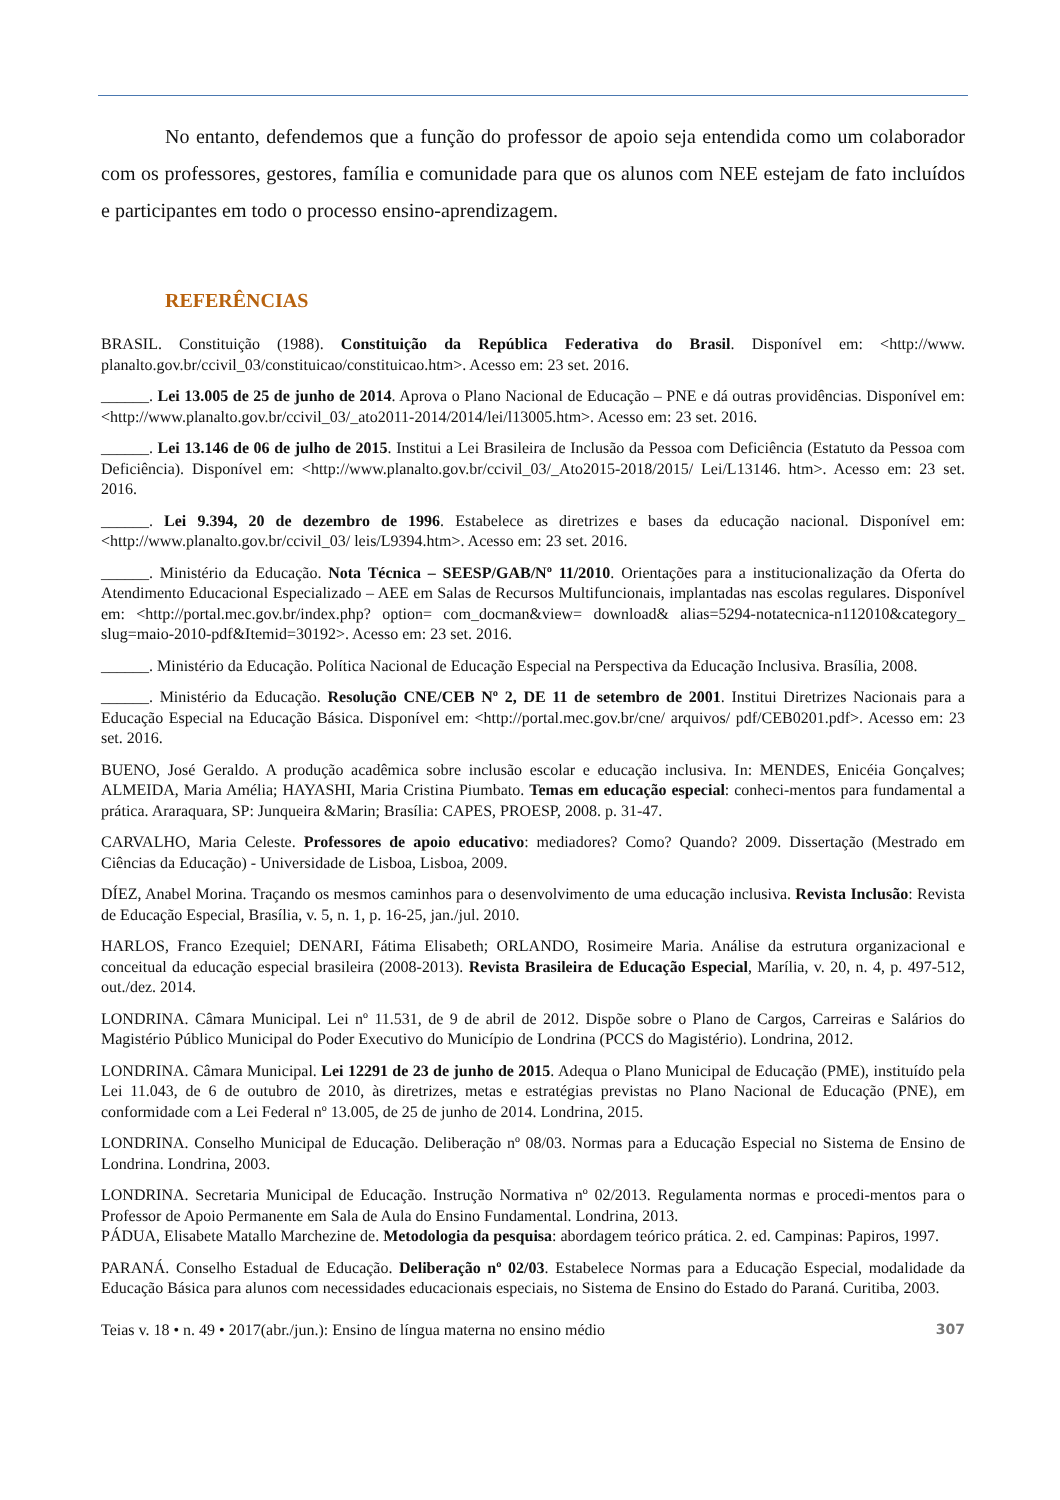No entanto, defendemos que a função do professor de apoio seja entendida como um colaborador com os professores, gestores, família e comunidade para que os alunos com NEE estejam de fato incluídos e participantes em todo o processo ensino-aprendizagem.
REFERÊNCIAS
BRASIL. Constituição (1988). Constituição da República Federativa do Brasil. Disponível em: <http://www. planalto.gov.br/ccivil_03/constituicao/constituicao.htm>. Acesso em: 23 set. 2016.
______. Lei 13.005 de 25 de junho de 2014. Aprova o Plano Nacional de Educação – PNE e dá outras providências. Disponível em: <http://www.planalto.gov.br/ccivil_03/_ato2011-2014/2014/lei/l13005.htm>. Acesso em: 23 set. 2016.
______. Lei 13.146 de 06 de julho de 2015. Institui a Lei Brasileira de Inclusão da Pessoa com Deficiência (Estatuto da Pessoa com Deficiência). Disponível em: <http://www.planalto.gov.br/ccivil_03/_Ato2015-2018/2015/ Lei/L13146. htm>. Acesso em: 23 set. 2016.
______. Lei 9.394, 20 de dezembro de 1996. Estabelece as diretrizes e bases da educação nacional. Disponível em: <http://www.planalto.gov.br/ccivil_03/ leis/L9394.htm>. Acesso em: 23 set. 2016.
______. Ministério da Educação. Nota Técnica – SEESP/GAB/Nº 11/2010. Orientações para a institucionalização da Oferta do Atendimento Educacional Especializado – AEE em Salas de Recursos Multifuncionais, implantadas nas escolas regulares. Disponível em: <http://portal.mec.gov.br/index.php? option= com_docman&view= download& alias=5294-notatecnica-n112010&category_ slug=maio-2010-pdf&Itemid=30192>. Acesso em: 23 set. 2016.
______. Ministério da Educação. Política Nacional de Educação Especial na Perspectiva da Educação Inclusiva. Brasília, 2008.
______. Ministério da Educação. Resolução CNE/CEB Nº 2, DE 11 de setembro de 2001. Institui Diretrizes Nacionais para a Educação Especial na Educação Básica. Disponível em: <http://portal.mec.gov.br/cne/ arquivos/ pdf/CEB0201.pdf>. Acesso em: 23 set. 2016.
BUENO, José Geraldo. A produção acadêmica sobre inclusão escolar e educação inclusiva. In: MENDES, Enicéia Gonçalves; ALMEIDA, Maria Amélia; HAYASHI, Maria Cristina Piumbato. Temas em educação especial: conheci-mentos para fundamental a prática. Araraquara, SP: Junqueira &Marin; Brasília: CAPES, PROESP, 2008. p. 31-47.
CARVALHO, Maria Celeste. Professores de apoio educativo: mediadores? Como? Quando? 2009. Dissertação (Mestrado em Ciências da Educação) - Universidade de Lisboa, Lisboa, 2009.
DÍEZ, Anabel Morina. Traçando os mesmos caminhos para o desenvolvimento de uma educação inclusiva. Revista Inclusão: Revista de Educação Especial, Brasília, v. 5, n. 1, p. 16-25, jan./jul. 2010.
HARLOS, Franco Ezequiel; DENARI, Fátima Elisabeth; ORLANDO, Rosimeire Maria. Análise da estrutura organizacional e conceitual da educação especial brasileira (2008-2013). Revista Brasileira de Educação Especial, Marília, v. 20, n. 4, p. 497-512, out./dez. 2014.
LONDRINA. Câmara Municipal. Lei nº 11.531, de 9 de abril de 2012. Dispõe sobre o Plano de Cargos, Carreiras e Salários do Magistério Público Municipal do Poder Executivo do Município de Londrina (PCCS do Magistério). Londrina, 2012.
LONDRINA. Câmara Municipal. Lei 12291 de 23 de junho de 2015. Adequa o Plano Municipal de Educação (PME), instituído pela Lei 11.043, de 6 de outubro de 2010, às diretrizes, metas e estratégias previstas no Plano Nacional de Educação (PNE), em conformidade com a Lei Federal nº 13.005, de 25 de junho de 2014. Londrina, 2015.
LONDRINA. Conselho Municipal de Educação. Deliberação nº 08/03. Normas para a Educação Especial no Sistema de Ensino de Londrina. Londrina, 2003.
LONDRINA. Secretaria Municipal de Educação. Instrução Normativa nº 02/2013. Regulamenta normas e procedi-mentos para o Professor de Apoio Permanente em Sala de Aula do Ensino Fundamental. Londrina, 2013.
PÁDUA, Elisabete Matallo Marchezine de. Metodologia da pesquisa: abordagem teórico prática. 2. ed. Campinas: Papiros, 1997.
PARANÁ. Conselho Estadual de Educação. Deliberação nº 02/03. Estabelece Normas para a Educação Especial, modalidade da Educação Básica para alunos com necessidades educacionais especiais, no Sistema de Ensino do Estado do Paraná. Curitiba, 2003.
Teias v. 18 • n. 49 • 2017(abr./jun.): Ensino de língua materna no ensino médio 307